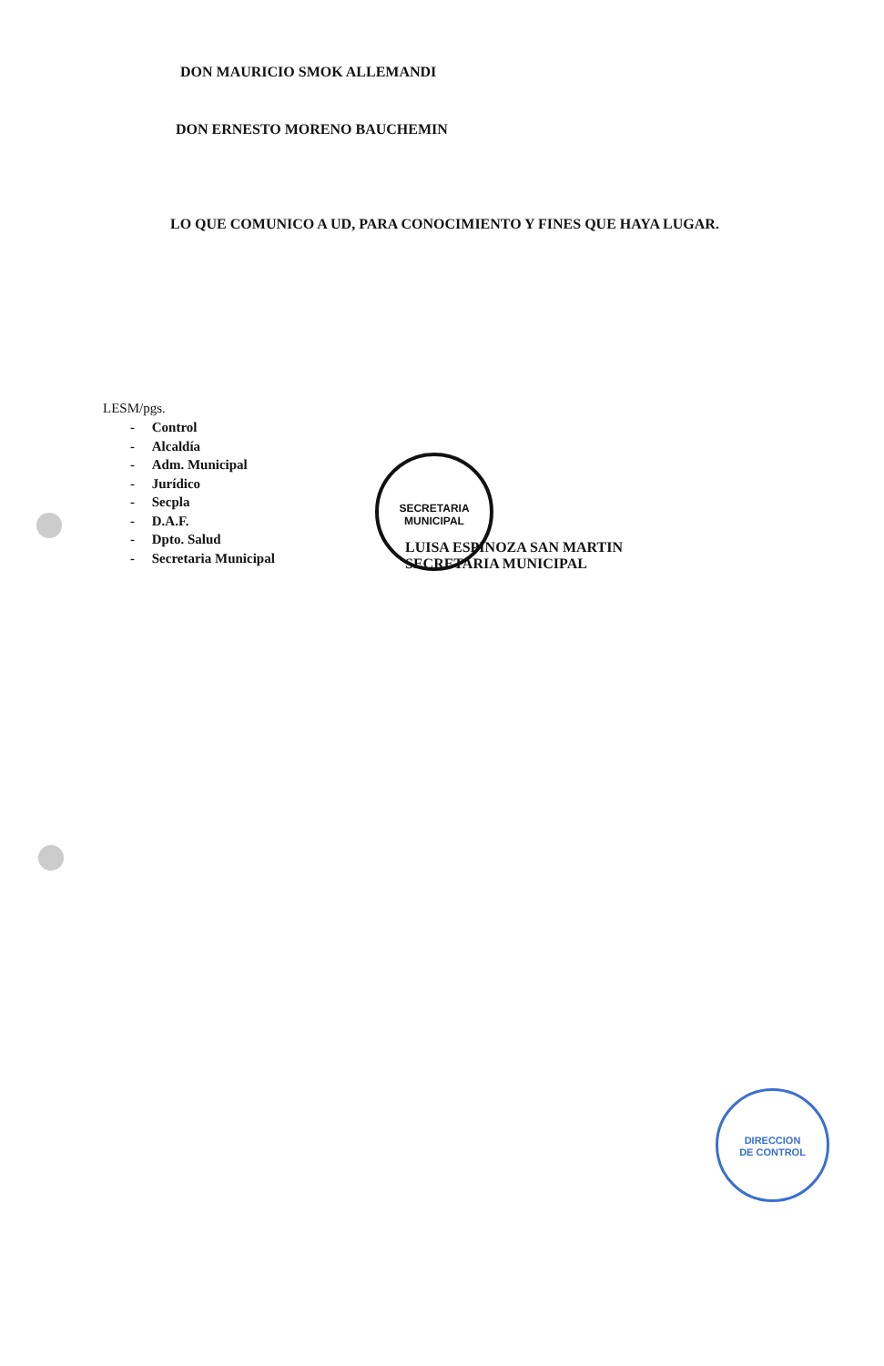DON MAURICIO SMOK ALLEMANDI
DON ERNESTO MORENO BAUCHEMIN
LO QUE COMUNICO A UD, PARA CONOCIMIENTO Y FINES QUE HAYA LUGAR.
LESM/pgs.
- Control
- Alcaldía
- Adm. Municipal
- Jurídico
- Secpla
- D.A.F.
- Dpto. Salud
- Secretaria Municipal
SECRETARIA
MUNICIPAL
LUISA ESPINOZA SAN MARTIN
SECRETARIA MUNICIPAL
DIRECCION
DE CONTROL